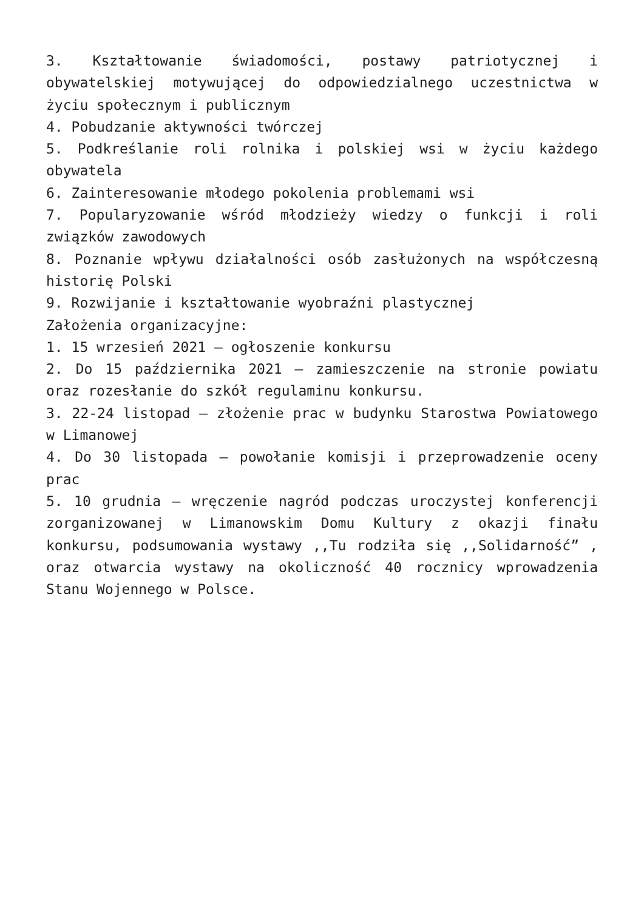3. Kształtowanie świadomości, postawy patriotycznej i obywatelskiej motywującej do odpowiedzialnego uczestnictwa w życiu społecznym i publicznym
4. Pobudzanie aktywności twórczej
5. Podkreślanie roli rolnika i polskiej wsi w życiu każdego obywatela
6. Zainteresowanie młodego pokolenia problemami wsi
7. Popularyzowanie wśród młodzieży wiedzy o funkcji i roli związków zawodowych
8. Poznanie wpływu działalności osób zasłużonych na współczesną historię Polski
9. Rozwijanie i kształtowanie wyobraźni plastycznej
Założenia organizacyjne:
1. 15 wrzesień 2021 – ogłoszenie konkursu
2. Do 15 października 2021 – zamieszczenie na stronie powiatu oraz rozesłanie do szkół regulaminu konkursu.
3. 22-24 listopad – złożenie prac w budynku Starostwa Powiatowego w Limanowej
4. Do 30 listopada – powołanie komisji i przeprowadzenie oceny prac
5. 10 grudnia – wręczenie nagród podczas uroczystej konferencji zorganizowanej w Limanowskim Domu Kultury z okazji finału konkursu, podsumowania wystawy ,,Tu rodziła się ,,Solidarność” , oraz otwarcia wystawy na okoliczność 40 rocznicy wprowadzenia Stanu Wojennego w Polsce.